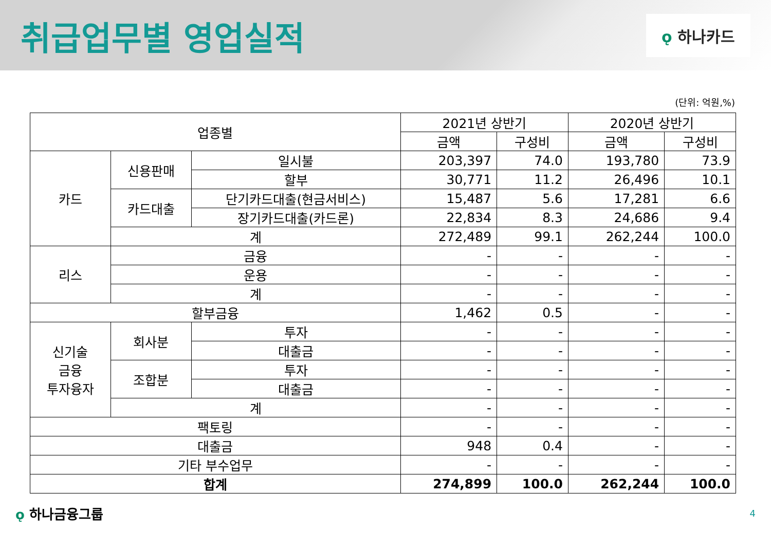취급업무별 영업실적
ǫ 하나카드
(단위: 억원,%)
| 업종별 | | | 2021년 상반기 | | 2020년 상반기 | |
| --- | --- | --- | --- | --- | --- | --- |
| | | | 금액 | 구성비 | 금액 | 구성비 |
| 카드 | 신용판매 | 일시불 | 203,397 | 74.0 | 193,780 | 73.9 |
| | | 할부 | 30,771 | 11.2 | 26,496 | 10.1 |
| | 카드대출 | 단기카드대출(현금서비스) | 15,487 | 5.6 | 17,281 | 6.6 |
| | | 장기카드대출(카드론) | 22,834 | 8.3 | 24,686 | 9.4 |
| | 계 | | 272,489 | 99.1 | 262,244 | 100.0 |
| 리스 | 금융 | | - | - | - | - |
| | 운용 | | - | - | - | - |
| | 계 | | - | - | - | - |
| 할부금융 | | | 1,462 | 0.5 | - | - |
| 신기술 금융 투자융자 | 회사분 | 투자 | - | - | - | - |
| | | 대출금 | - | - | - | - |
| | 조합분 | 투자 | - | - | - | - |
| | | 대출금 | - | - | - | - |
| | 계 | | - | - | - | - |
| 팩토링 | | | - | - | - | - |
| 대출금 | | | 948 | 0.4 | - | - |
| 기타 부수업무 | | | - | - | - | - |
| 합계 | | | 274,899 | 100.0 | 262,244 | 100.0 |
ǫ 하나금융그룹
4